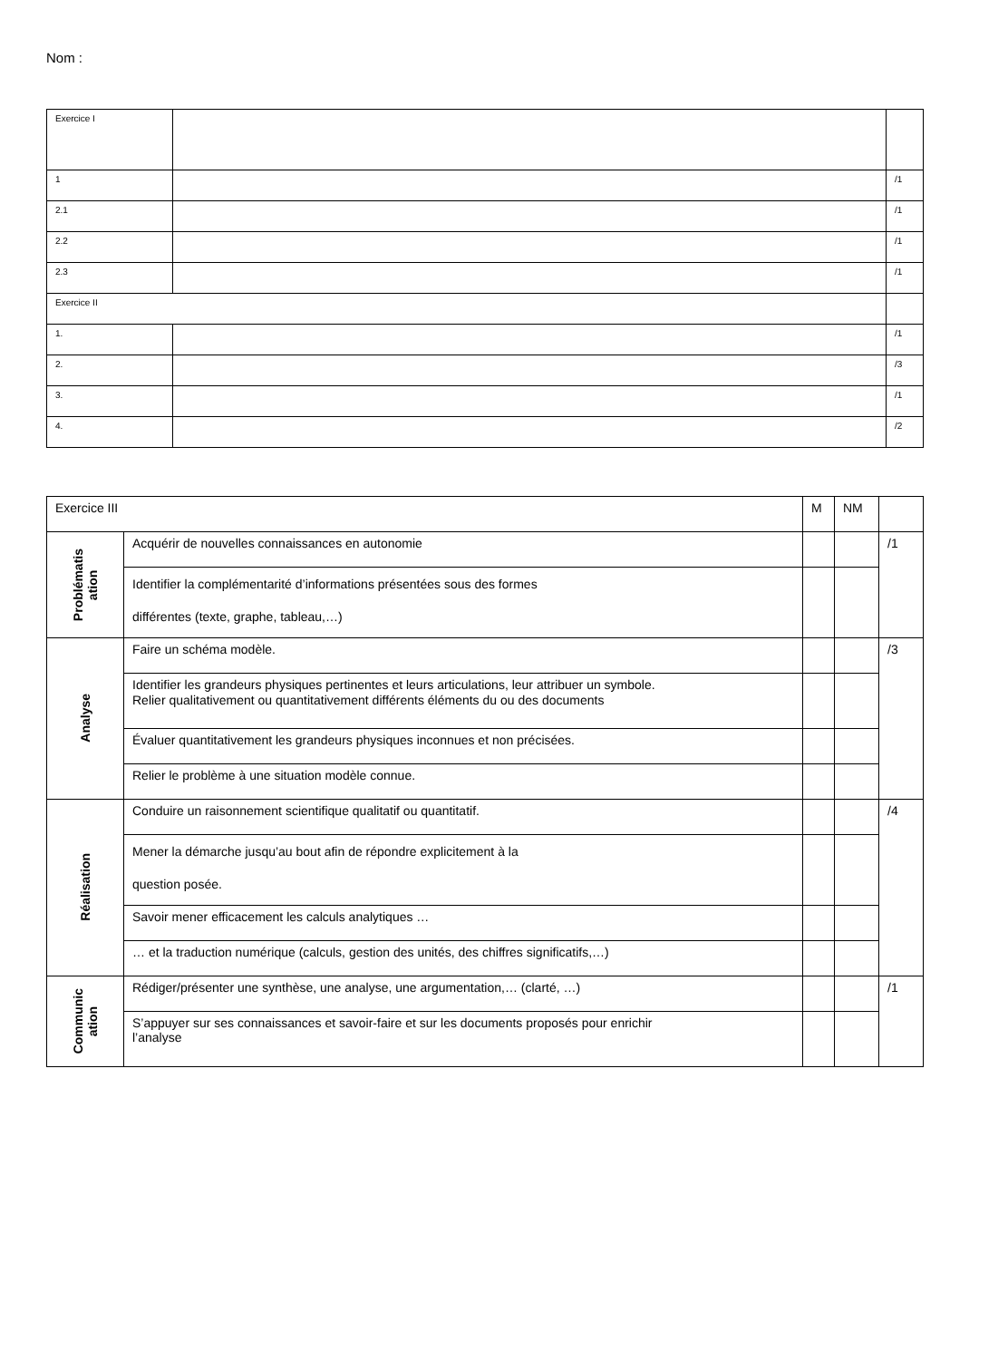Nom :
| Exercice I | | |
| 1 | | /1 |
| 2.1 | | /1 |
| 2.2 | | /1 |
| 2.3 | | /1 |
| Exercice II | | |
| 1. | | /1 |
| 2. | | /3 |
| 3. | | /1 |
| 4. | | /2 |
| Exercice III | | M | NM | |
| Problématis ation | Acquérir de nouvelles connaissances en autonomie | | | /1 |
| | Identifier la complémentarité d’informations présentées sous des formes différentes (texte, graphe, tableau,…) | | | |
| Analyse | Faire un schéma modèle. | | | /3 |
| | Identifier les grandeurs physiques pertinentes et leurs articulations, leur attribuer un symbole. Relier qualitativement ou quantitativement différents éléments du ou des documents | | | |
| | Évaluer quantitativement les grandeurs physiques inconnues et non précisées. | | | |
| | Relier le problème à une situation modèle connue. | | | |
| Réalisation | Conduire un raisonnement scientifique qualitatif ou quantitatif. | | | /4 |
| | Mener la démarche jusqu’au bout afin de répondre explicitement à la question posée. | | | |
| | Savoir mener efficacement les calculs analytiques … | | | |
| | … et la traduction numérique (calculs, gestion des unités, des chiffres significatifs,…) | | | |
| Communic ation | Rédiger/présenter une synthèse, une analyse, une argumentation,… (clarté, …) | | | /1 |
| | S’appuyer sur ses connaissances et savoir-faire et sur les documents proposés pour enrichir l’analyse | | | |